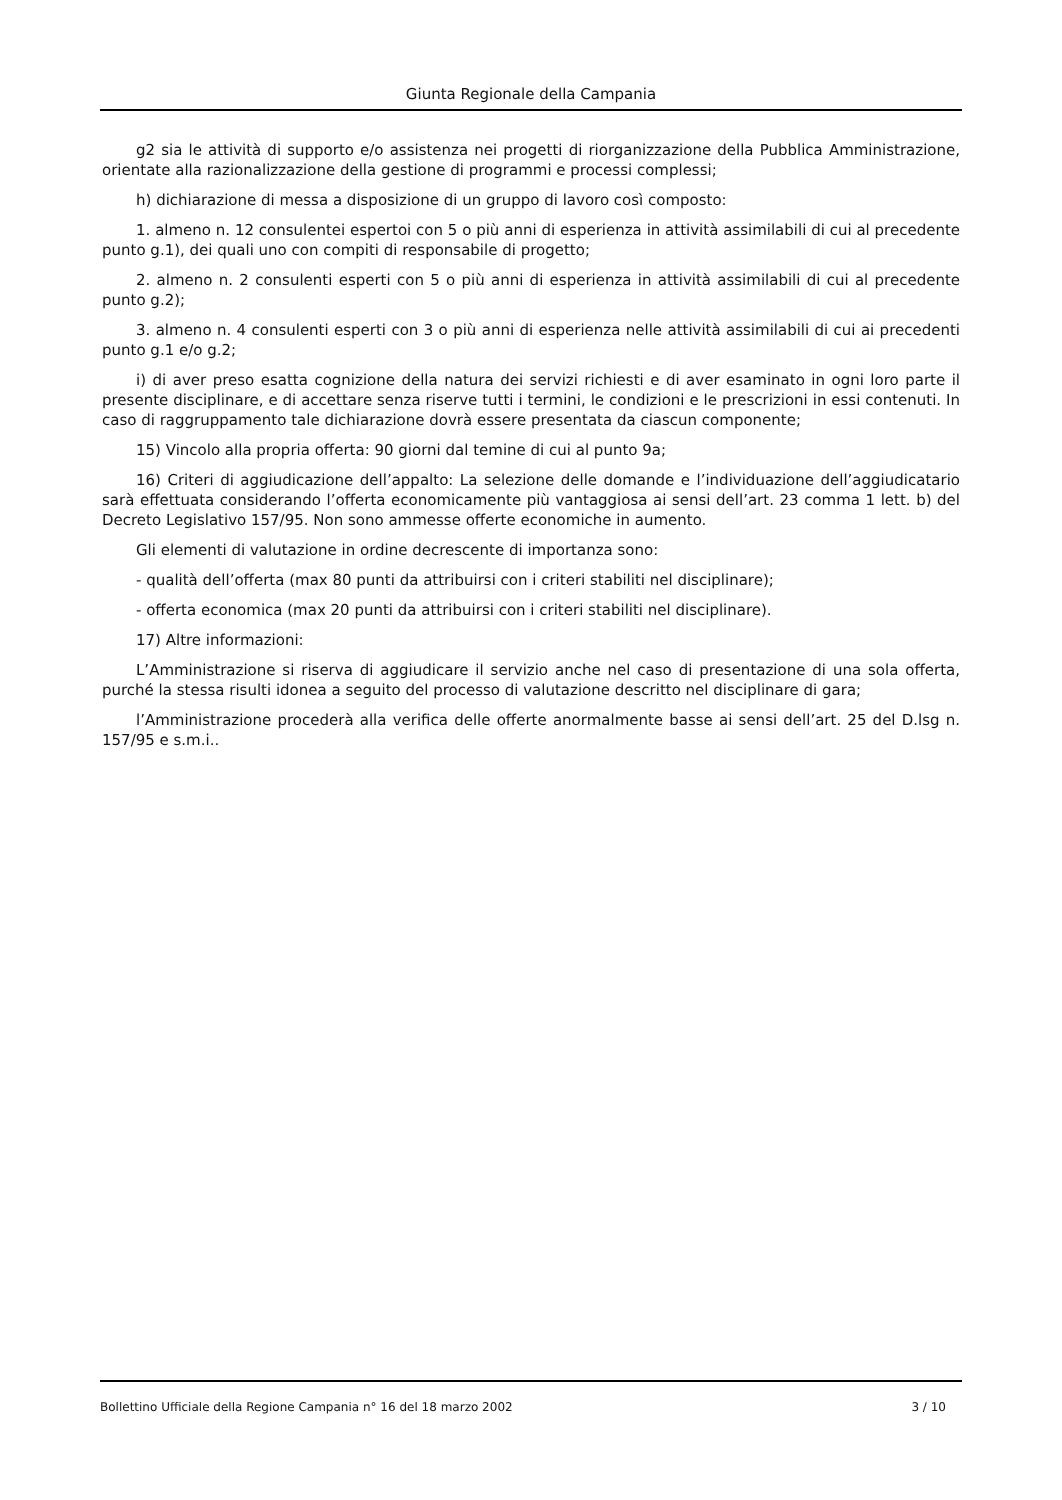Giunta Regionale della Campania
g2 sia le attività di supporto e/o assistenza nei progetti di riorganizzazione della Pubblica Amministrazione, orientate alla razionalizzazione della gestione di programmi e processi complessi;
h) dichiarazione di messa a disposizione di un gruppo di lavoro così composto:
1. almeno n. 12 consulentei espertoi con 5 o più anni di esperienza in attività assimilabili di cui al precedente punto g.1), dei quali uno con compiti di responsabile di progetto;
2. almeno n. 2 consulenti esperti con 5 o più anni di esperienza in attività assimilabili di cui al precedente punto g.2);
3. almeno n. 4 consulenti esperti con 3 o più anni di esperienza nelle attività assimilabili di cui ai precedenti punto g.1 e/o g.2;
i) di aver preso esatta cognizione della natura dei servizi richiesti e di aver esaminato in ogni loro parte il presente disciplinare, e di accettare senza riserve tutti i termini, le condizioni e le prescrizioni in essi contenuti. In caso di raggruppamento tale dichiarazione dovrà essere presentata da ciascun componente;
15) Vincolo alla propria offerta: 90 giorni dal temine di cui al punto 9a;
16) Criteri di aggiudicazione dell’appalto: La selezione delle domande e l’individuazione dell’aggiudicatario sarà effettuata considerando l’offerta economicamente più vantaggiosa ai sensi dell’art. 23 comma 1 lett. b) del Decreto Legislativo 157/95. Non sono ammesse offerte economiche in aumento.
Gli elementi di valutazione in ordine decrescente di importanza sono:
- qualità dell’offerta (max 80 punti da attribuirsi con i criteri stabiliti nel disciplinare);
- offerta economica (max 20 punti da attribuirsi con i criteri stabiliti nel disciplinare).
17) Altre informazioni:
L’Amministrazione si riserva di aggiudicare il servizio anche nel caso di presentazione di una sola offerta, purché la stessa risulti idonea a seguito del processo di valutazione descritto nel disciplinare di gara;
l’Amministrazione procederà alla verifica delle offerte anormalmente basse ai sensi dell’art. 25 del D.lsg n. 157/95 e s.m.i..
Bollettino Ufficiale della Regione Campania n° 16 del 18 marzo 2002 3 / 10